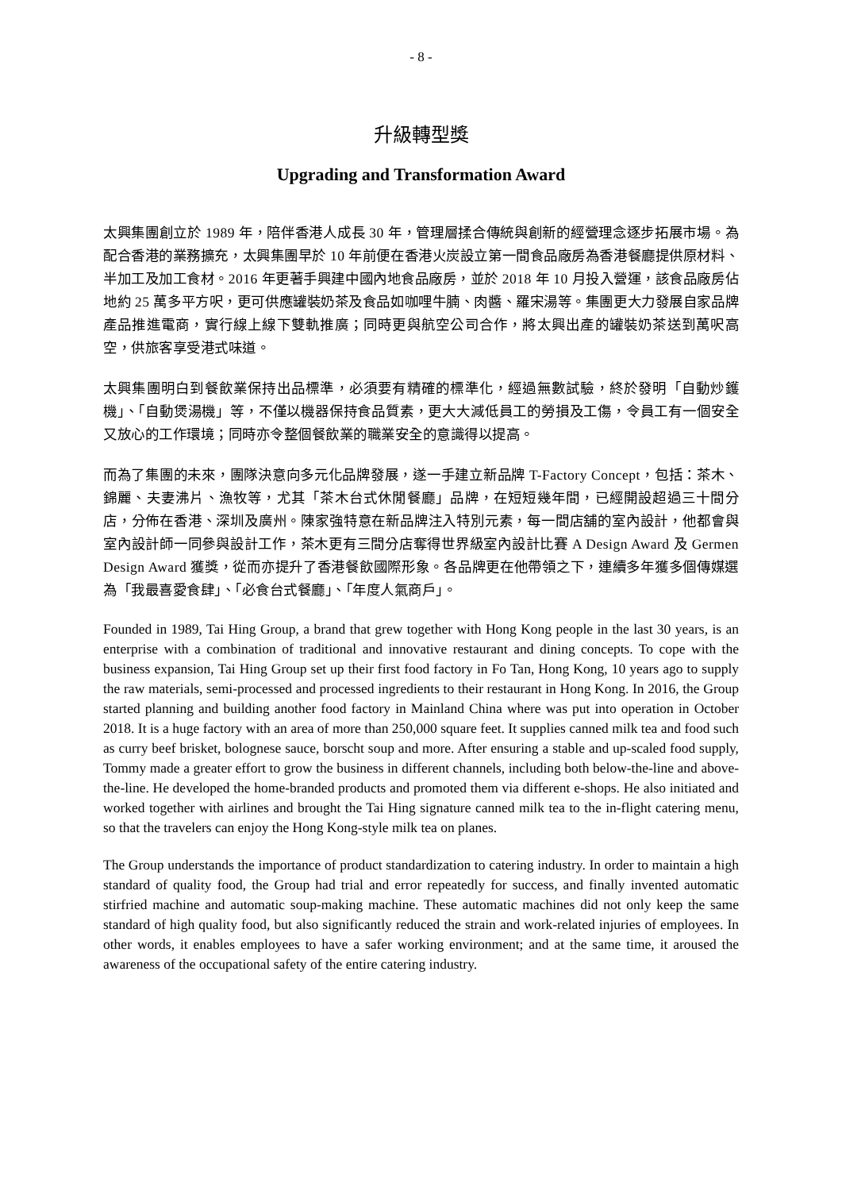- 8 -
升級轉型獎
Upgrading and Transformation Award
太興集團創立於 1989 年，陪伴香港人成長 30 年，管理層揉合傳統與創新的經營理念逐步拓展市場。為配合香港的業務擴充，太興集團早於 10 年前便在香港火炭設立第一間食品廠房為香港餐廳提供原材料、半加工及加工食材。2016 年更著手興建中國內地食品廠房，並於 2018 年 10 月投入營運，該食品廠房佔地約 25 萬多平方呎，更可供應罐裝奶茶及食品如咖哩牛腩、肉醬、羅宋湯等。集團更大力發展自家品牌產品推進電商，實行線上線下雙軌推廣；同時更與航空公司合作，將太興出產的罐裝奶茶送到萬呎高空，供旅客享受港式味道。
太興集團明白到餐飲業保持出品標準，必須要有精確的標準化，經過無數試驗，終於發明「自動炒鑊機」、「自動煲湯機」等，不僅以機器保持食品質素，更大大減低員工的勞損及工傷，令員工有一個安全又放心的工作環境；同時亦令整個餐飲業的職業安全的意識得以提高。
而為了集團的未來，團隊決意向多元化品牌發展，遂一手建立新品牌 T-Factory Concept，包括：茶木、錦麗、夫妻沸片、漁牧等，尤其「茶木台式休閒餐廳」品牌，在短短幾年間，已經開設超過三十間分店，分佈在香港、深圳及廣州。陳家強特意在新品牌注入特別元素，每一間店舖的室內設計，他都會與室內設計師一同參與設計工作，茶木更有三間分店奪得世界級室內設計比賽 A Design Award 及 Germen Design Award 獲獎，從而亦提升了香港餐飲國際形象。各品牌更在他帶領之下，連續多年獲多個傳媒選為「我最喜愛食肆」、「必食台式餐廳」、「年度人氣商戶」。
Founded in 1989, Tai Hing Group, a brand that grew together with Hong Kong people in the last 30 years, is an enterprise with a combination of traditional and innovative restaurant and dining concepts. To cope with the business expansion, Tai Hing Group set up their first food factory in Fo Tan, Hong Kong, 10 years ago to supply the raw materials, semi-processed and processed ingredients to their restaurant in Hong Kong. In 2016, the Group started planning and building another food factory in Mainland China where was put into operation in October 2018. It is a huge factory with an area of more than 250,000 square feet. It supplies canned milk tea and food such as curry beef brisket, bolognese sauce, borscht soup and more. After ensuring a stable and up-scaled food supply, Tommy made a greater effort to grow the business in different channels, including both below-the-line and above-the-line. He developed the home-branded products and promoted them via different e-shops. He also initiated and worked together with airlines and brought the Tai Hing signature canned milk tea to the in-flight catering menu, so that the travelers can enjoy the Hong Kong-style milk tea on planes.
The Group understands the importance of product standardization to catering industry. In order to maintain a high standard of quality food, the Group had trial and error repeatedly for success, and finally invented automatic stirfried machine and automatic soup-making machine. These automatic machines did not only keep the same standard of high quality food, but also significantly reduced the strain and work-related injuries of employees. In other words, it enables employees to have a safer working environment; and at the same time, it aroused the awareness of the occupational safety of the entire catering industry.